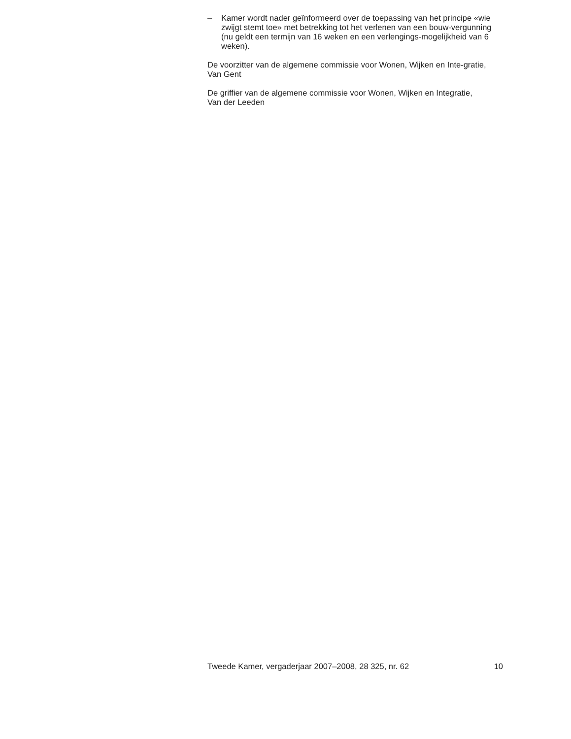– Kamer wordt nader geïnformeerd over de toepassing van het principe «wie zwijgt stemt toe» met betrekking tot het verlenen van een bouw-vergunning (nu geldt een termijn van 16 weken en een verlengings-mogelijkheid van 6 weken).
De voorzitter van de algemene commissie voor Wonen, Wijken en Inte-gratie,
Van Gent
De griffier van de algemene commissie voor Wonen, Wijken en Integratie,
Van der Leeden
Tweede Kamer, vergaderjaar 2007–2008, 28 325, nr. 62 10